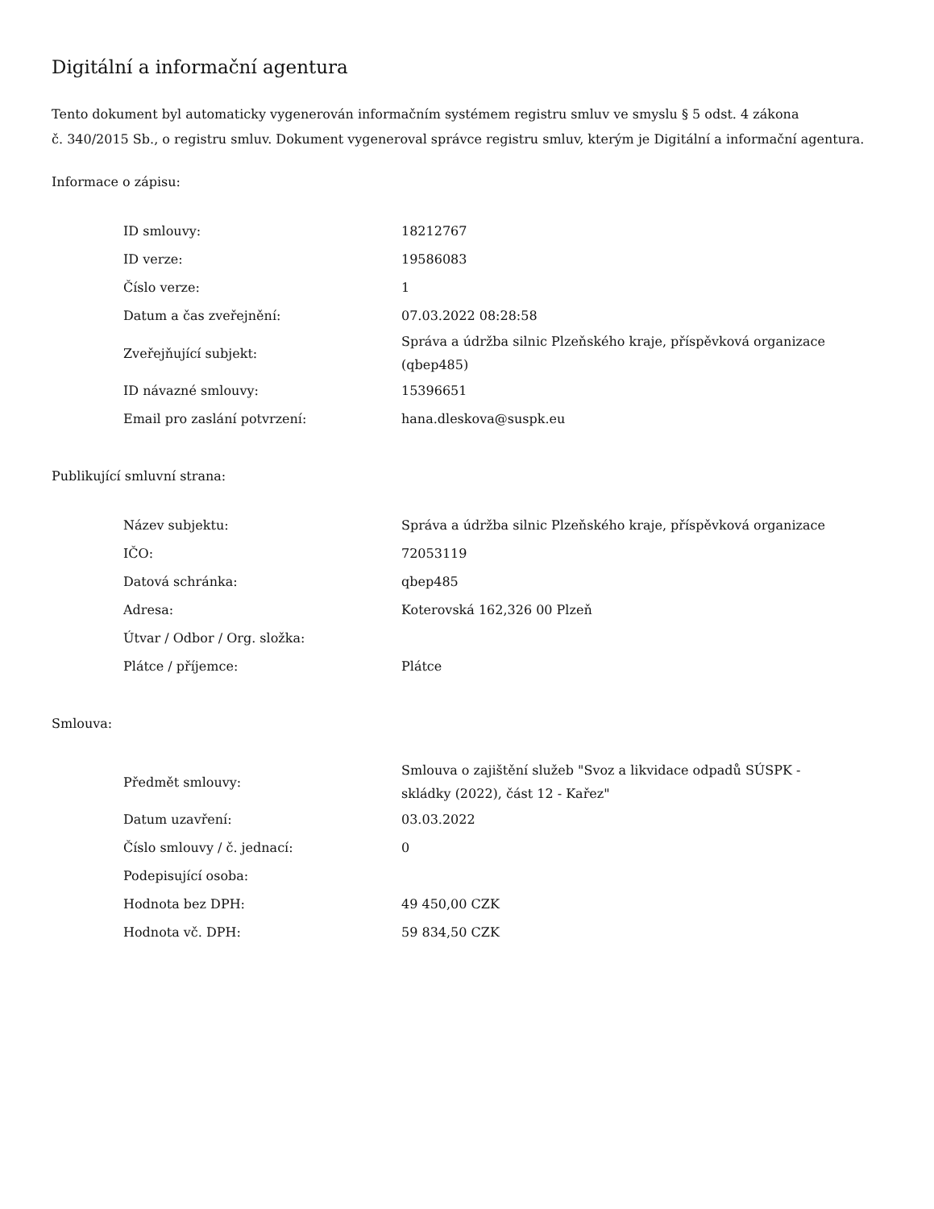Digitální a informační agentura
Tento dokument byl automaticky vygenerován informačním systémem registru smluv ve smyslu § 5 odst. 4 zákona
č. 340/2015 Sb., o registru smluv. Dokument vygeneroval správce registru smluv, kterým je Digitální a informační agentura.
Informace o zápisu:
| ID smlouvy: | 18212767 |
| ID verze: | 19586083 |
| Číslo verze: | 1 |
| Datum a čas zveřejnění: | 07.03.2022 08:28:58 |
| Zveřejňující subjekt: | Správa a údržba silnic Plzeňského kraje, příspěvková organizace (qbep485) |
| ID návazné smlouvy: | 15396651 |
| Email pro zaslání potvrzení: | hana.dleskova@suspk.eu |
Publikující smluvní strana:
| Název subjektu: | Správa a údržba silnic Plzeňského kraje, příspěvková organizace |
| IČO: | 72053119 |
| Datová schránka: | qbep485 |
| Adresa: | Koterovská 162,326 00 Plzeň |
| Útvar / Odbor / Org. složka: | |
| Plátce / příjemce: | Plátce |
Smlouva:
| Předmět smlouvy: | Smlouva o zajištění služeb "Svoz a likvidace odpadů SÚSPK - skládky (2022), část 12 - Kařez" |
| Datum uzavření: | 03.03.2022 |
| Číslo smlouvy / č. jednací: | 0 |
| Podepisující osoba: | |
| Hodnota bez DPH: | 49 450,00 CZK |
| Hodnota vč. DPH: | 59 834,50 CZK |